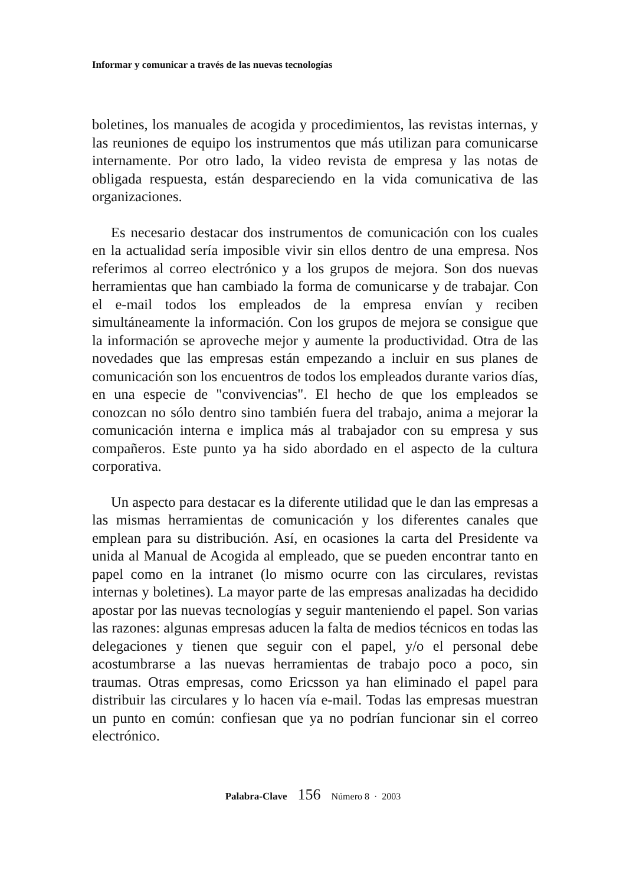Informar y comunicar a través de las nuevas tecnologías
boletines, los manuales de acogida y procedimientos, las revistas internas, y las reuniones de equipo los instrumentos que más utilizan para comunicarse internamente. Por otro lado, la video revista de empresa y las notas de obligada respuesta, están despareciendo en la vida comunicativa de las organizaciones.
Es necesario destacar dos instrumentos de comunicación con los cuales en la actualidad sería imposible vivir sin ellos dentro de una empresa. Nos referimos al correo electrónico y a los grupos de mejora. Son dos nuevas herramientas que han cambiado la forma de comunicarse y de trabajar. Con el e-mail todos los empleados de la empresa envían y reciben simultáneamente la información. Con los grupos de mejora se consigue que la información se aproveche mejor y aumente la productividad. Otra de las novedades que las empresas están empezando a incluir en sus planes de comunicación son los encuentros de todos los empleados durante varios días, en una especie de "convivencias". El hecho de que los empleados se conozcan no sólo dentro sino también fuera del trabajo, anima a mejorar la comunicación interna e implica más al trabajador con su empresa y sus compañeros. Este punto ya ha sido abordado en el aspecto de la cultura corporativa.
Un aspecto para destacar es la diferente utilidad que le dan las empresas a las mismas herramientas de comunicación y los diferentes canales que emplean para su distribución. Así, en ocasiones la carta del Presidente va unida al Manual de Acogida al empleado, que se pueden encontrar tanto en papel como en la intranet (lo mismo ocurre con las circulares, revistas internas y boletines). La mayor parte de las empresas analizadas ha decidido apostar por las nuevas tecnologías y seguir manteniendo el papel. Son varias las razones: algunas empresas aducen la falta de medios técnicos en todas las delegaciones y tienen que seguir con el papel, y/o el personal debe acostumbrarse a las nuevas herramientas de trabajo poco a poco, sin traumas. Otras empresas, como Ericsson ya han eliminado el papel para distribuir las circulares y lo hacen vía e-mail. Todas las empresas muestran un punto en común: confiesan que ya no podrían funcionar sin el correo electrónico.
Palabra-Clave 156 Número 8 · 2003